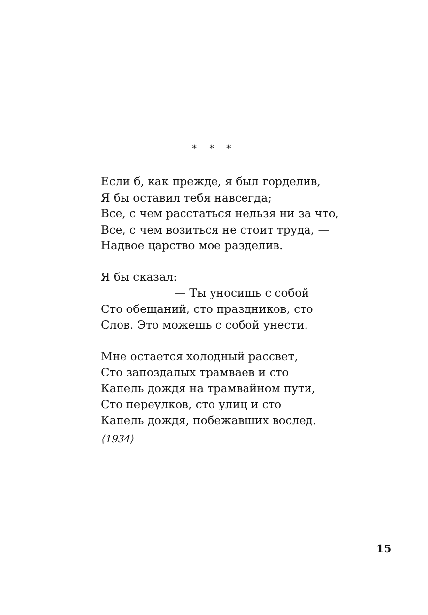* * *
Если б, как прежде, я был горделив,
Я бы оставил тебя навсегда;
Все, с чем расстаться нельзя ни за что,
Все, с чем возиться не стоит труда, —
Надвое царство мое разделив.
Я бы сказал:
— Ты уносишь с собой
Сто обещаний, сто праздников, сто
Слов. Это можешь с собой унести.
Мне остается холодный рассвет,
Сто запоздалых трамваев и сто
Капель дождя на трамвайном пути,
Сто переулков, сто улиц и сто
Капель дождя, побежавших вослед.
⟨1934⟩
15